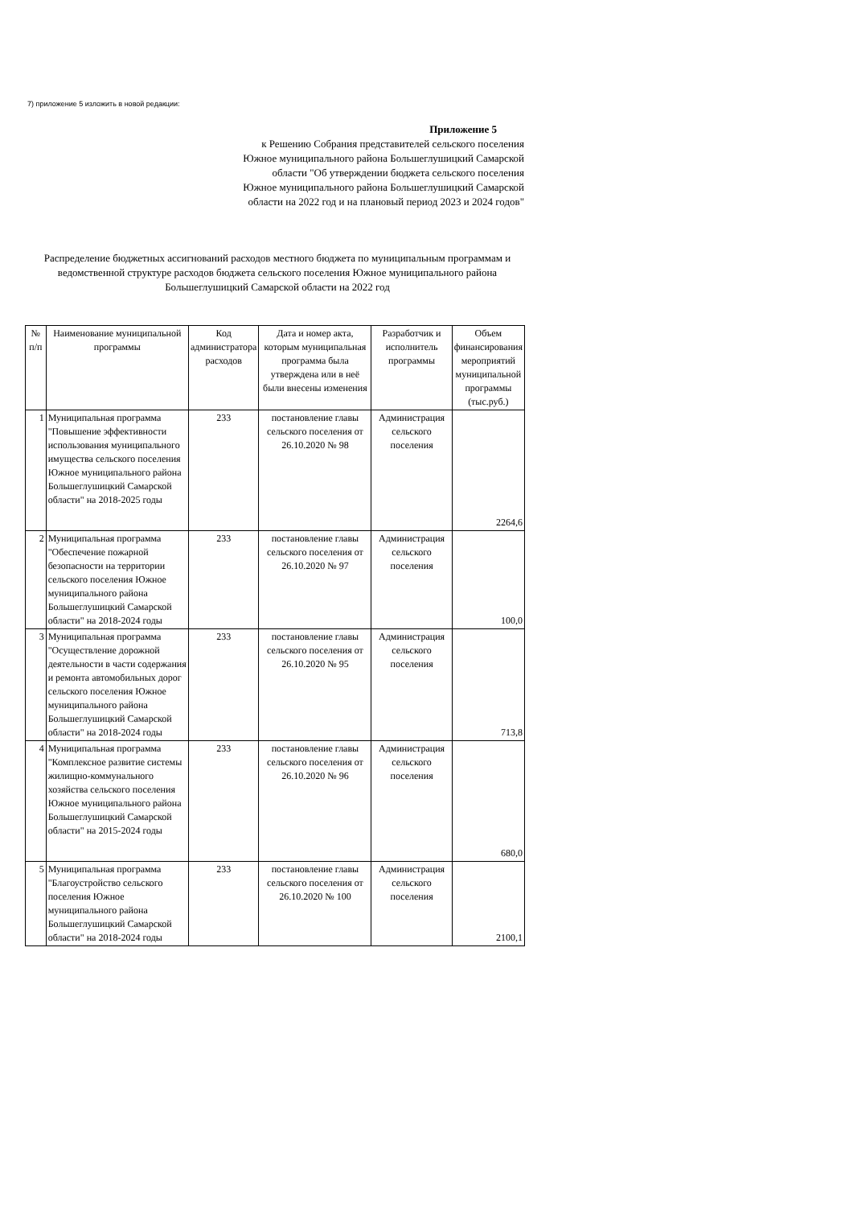7) приложение 5 изложить в новой редакции:
Приложение 5
к Решению Собрания представителей сельского поселения Южное муниципального района Большеглушицкий Самарской области "Об утверждении бюджета сельского поселения Южное муниципального района Большеглушицкий Самарской области на 2022 год и на плановый период 2023 и 2024 годов"
Распределение бюджетных ассигнований расходов местного бюджета по муниципальным программам и ведомственной структуре расходов бюджета сельского поселения Южное муниципального района Большеглушицкий Самарской области на 2022 год
| № п/п | Наименование муниципальной программы | Код администратора расходов | Дата и номер акта, которым муниципальная программа была утверждена или в неё были внесены изменения | Разработчик и исполнитель программы | Объем финансирования мероприятий муниципальной программы (тыс.руб.) |
| --- | --- | --- | --- | --- | --- |
| 1 | Муниципальная программа "Повышение эффективности использования муниципального имущества сельского поселения Южное муниципального района Большеглушицкий Самарской области" на 2018-2025 годы | 233 | постановление главы сельского поселения от 26.10.2020 № 98 | Администрация сельского поселения | 2264,6 |
| 2 | Муниципальная программа "Обеспечение пожарной безопасности на территории сельского поселения Южное муниципального района Большеглушицкий Самарской области" на 2018-2024 годы | 233 | постановление главы сельского поселения от 26.10.2020 № 97 | Администрация сельского поселения | 100,0 |
| 3 | Муниципальная программа "Осуществление дорожной деятельности в части содержания и ремонта автомобильных дорог сельского поселения Южное муниципального района Большеглушицкий Самарской области" на 2018-2024 годы | 233 | постановление главы сельского поселения от 26.10.2020 № 95 | Администрация сельского поселения | 713,8 |
| 4 | Муниципальная программа "Комплексное развитие системы жилищно-коммунального хозяйства сельского поселения Южное муниципального района Большеглушицкий Самарской области" на 2015-2024 годы | 233 | постановление главы сельского поселения от 26.10.2020 № 96 | Администрация сельского поселения | 680,0 |
| 5 | Муниципальная программа "Благоустройство сельского поселения Южное муниципального района Большеглушицкий Самарской области" на 2018-2024 годы | 233 | постановление главы сельского поселения от 26.10.2020 № 100 | Администрация сельского поселения | 2100,1 |